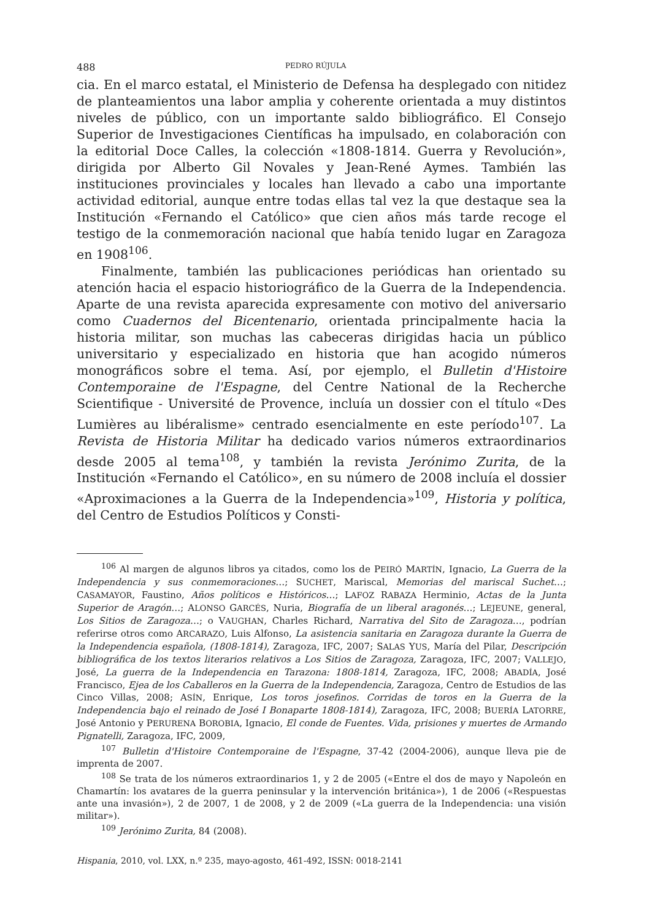488 PEDRO RÚJULA
cia. En el marco estatal, el Ministerio de Defensa ha desplegado con nitidez de planteamientos una labor amplia y coherente orientada a muy distintos niveles de público, con un importante saldo bibliográfico. El Consejo Superior de Investigaciones Científicas ha impulsado, en colaboración con la editorial Doce Calles, la colección «1808-1814. Guerra y Revolución», dirigida por Alberto Gil Novales y Jean-René Aymes. También las instituciones provinciales y locales han llevado a cabo una importante actividad editorial, aunque entre todas ellas tal vez la que destaque sea la Institución «Fernando el Católico» que cien años más tarde recoge el testigo de la conmemoración nacional que había tenido lugar en Zaragoza en 1908<sup>106</sup>.
Finalmente, también las publicaciones periódicas han orientado su atención hacia el espacio historiográfico de la Guerra de la Independencia. Aparte de una revista aparecida expresamente con motivo del aniversario como Cuadernos del Bicentenario, orientada principalmente hacia la historia militar, son muchas las cabeceras dirigidas hacia un público universitario y especializado en historia que han acogido números monográficos sobre el tema. Así, por ejemplo, el Bulletin d'Histoire Contemporaine de l'Espagne, del Centre National de la Recherche Scientifique - Université de Provence, incluía un dossier con el título «Des Lumières au libéralisme» centrado esencialmente en este período<sup>107</sup>. La Revista de Historia Militar ha dedicado varios números extraordinarios desde 2005 al tema<sup>108</sup>, y también la revista Jerónimo Zurita, de la Institución «Fernando el Católico», en su número de 2008 incluía el dossier «Aproximaciones a la Guerra de la Independencia»<sup>109</sup>, Historia y política, del Centro de Estudios Políticos y Consti-
<sup>106</sup> Al margen de algunos libros ya citados, como los de PEIRÓ MARTÍN, Ignacio, La Guerra de la Independencia y sus conmemoraciones…; SUCHET, Mariscal, Memorias del mariscal Suchet…; CASAMAYOR, Faustino, Años políticos e Históricos…; LAFOZ RABAZA Herminio, Actas de la Junta Superior de Aragón…; ALONSO GARCÉS, Nuria, Biografía de un liberal aragonés…; LEJEUNE, general, Los Sitios de Zaragoza…; o VAUGHAN, Charles Richard, Narrativa del Sito de Zaragoza…, podrían referirse otros como ARCARAZO, Luis Alfonso, La asistencia sanitaria en Zaragoza durante la Guerra de la Independencia española, (1808-1814), Zaragoza, IFC, 2007; SALAS YUS, María del Pilar, Descripción bibliográfica de los textos literarios relativos a Los Sitios de Zaragoza, Zaragoza, IFC, 2007; VALLEJO, José, La guerra de la Independencia en Tarazona: 1808-1814, Zaragoza, IFC, 2008; ABADÍA, José Francisco, Ejea de los Caballeros en la Guerra de la Independencia, Zaragoza, Centro de Estudios de las Cinco Villas, 2008; ASÍN, Enrique, Los toros josefinos. Corridas de toros en la Guerra de la Independencia bajo el reinado de José I Bonaparte 1808-1814), Zaragoza, IFC, 2008; BUERÍA LATORRE, José Antonio y PERURENA BOROBIA, Ignacio, El conde de Fuentes. Vida, prisiones y muertes de Armando Pignatelli, Zaragoza, IFC, 2009,
<sup>107</sup> Bulletin d'Histoire Contemporaine de l'Espagne, 37-42 (2004-2006), aunque lleva pie de imprenta de 2007.
<sup>108</sup> Se trata de los números extraordinarios 1, y 2 de 2005 («Entre el dos de mayo y Napoleón en Chamartín: los avatares de la guerra peninsular y la intervención británica»), 1 de 2006 («Respuestas ante una invasión»), 2 de 2007, 1 de 2008, y 2 de 2009 («La guerra de la Independencia: una visión militar»).
<sup>109</sup> Jerónimo Zurita, 84 (2008).
Hispania, 2010, vol. LXX, n.º 235, mayo-agosto, 461-492, ISSN: 0018-2141